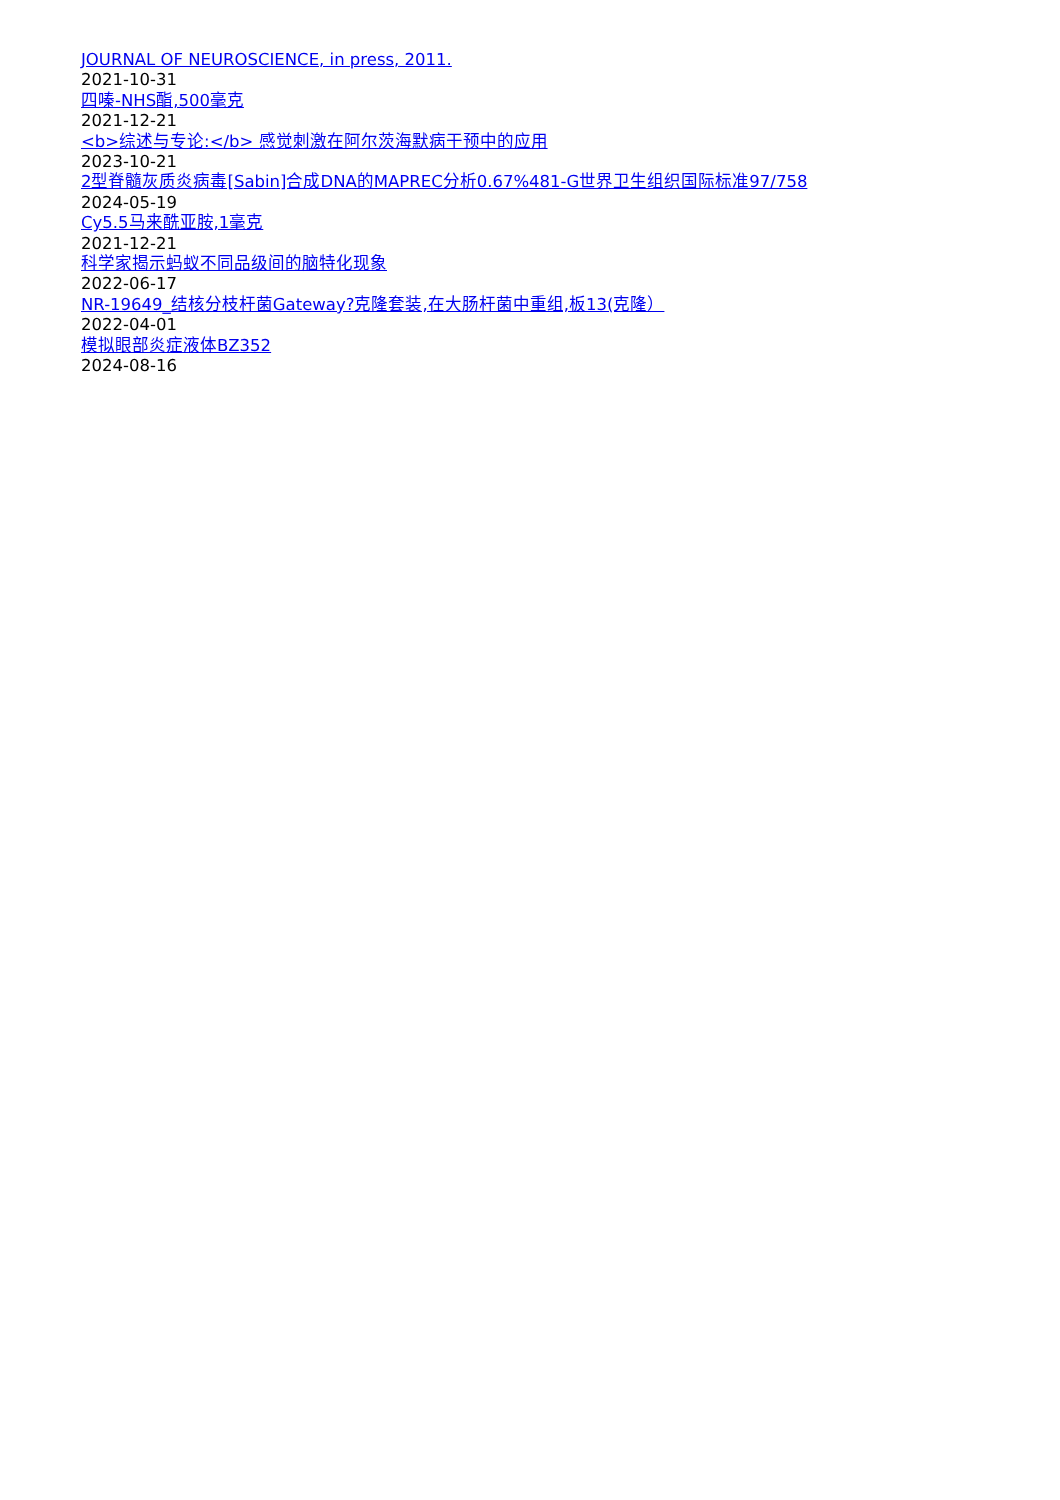JOURNAL OF NEUROSCIENCE, in press, 2011.
2021-10-31
四嗪-NHS酯,500毫克
2021-12-21
<b>综述与专论:</b> 感觉刺激在阿尔茨海默病干预中的应用
2023-10-21
2型脊髓灰质炎病毒[Sabin]合成DNA的MAPREC分析0.67%481-G世界卫生组织国际标准97/758
2024-05-19
Cy5.5马来酰亚胺,1毫克
2021-12-21
科学家揭示蚂蚁不同品级间的脑特化现象
2022-06-17
NR-19649_结核分枝杆菌Gateway?克隆套装,在大肠杆菌中重组,板13(克隆）
2022-04-01
模拟眼部炎症液体BZ352
2024-08-16